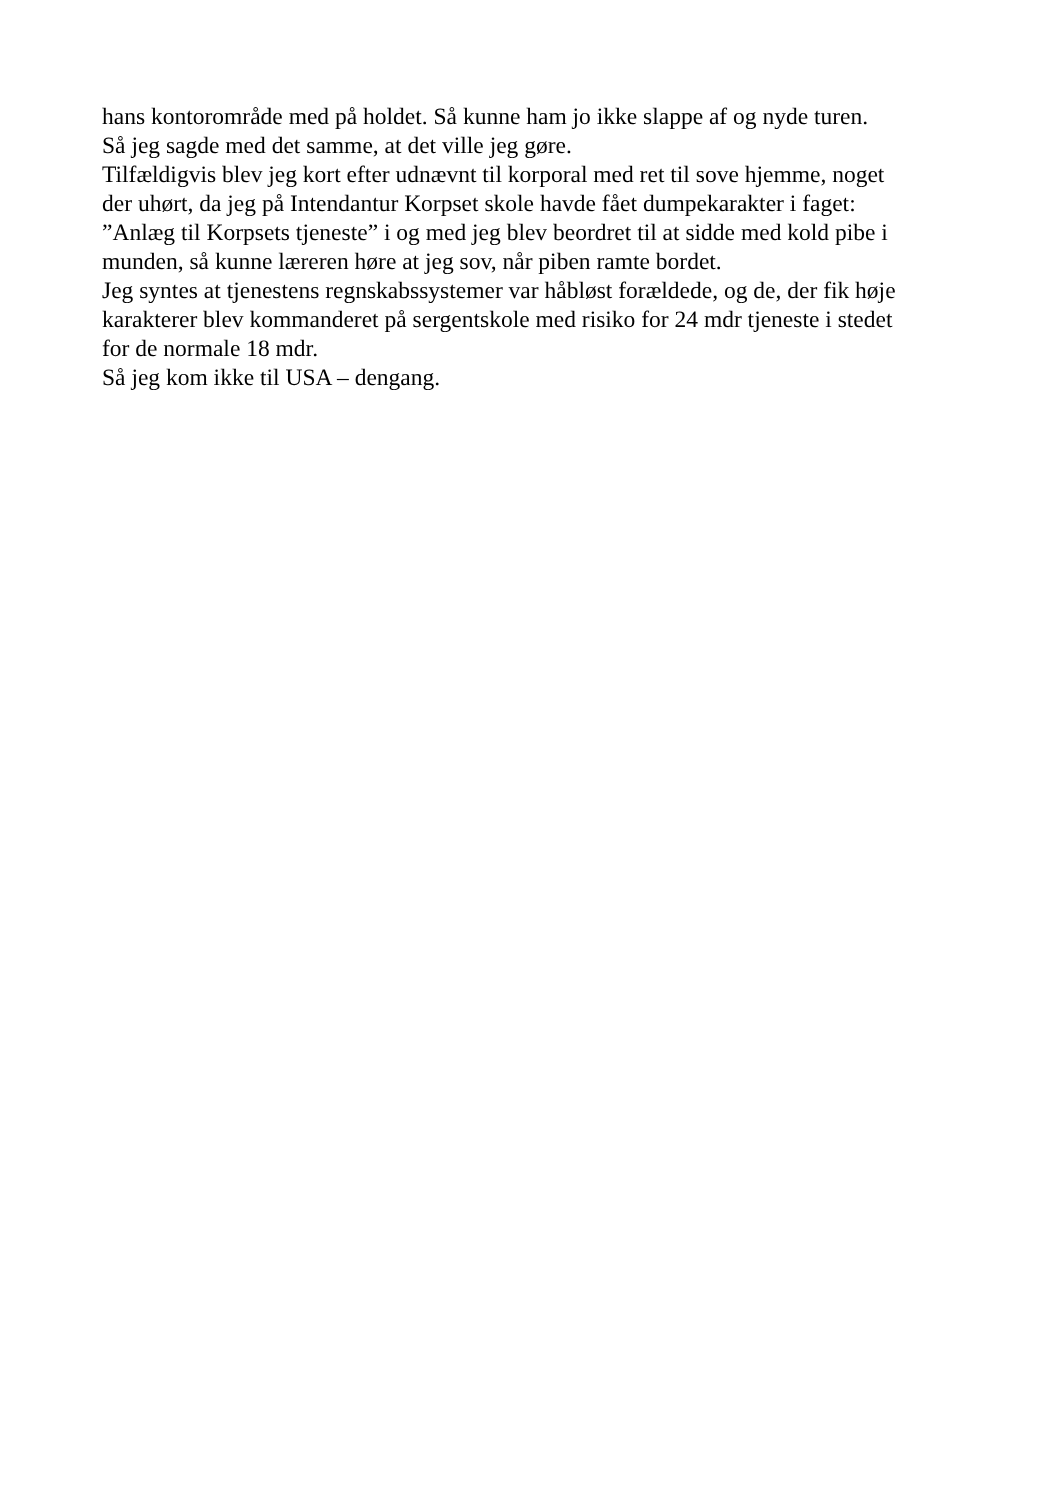hans kontorområde med på holdet. Så kunne ham jo ikke slappe af og nyde turen.
Så jeg sagde med det samme, at det ville jeg gøre.
Tilfældigvis blev jeg kort efter udnævnt til korporal med ret til sove hjemme, noget
der uhørt, da jeg på Intendantur Korpset skole havde fået dumpekarakter i faget:
”Anlæg til Korpsets tjeneste” i og med jeg blev beordret til at sidde med kold pibe i
munden, så kunne læreren høre at jeg sov, når piben ramte bordet.
Jeg syntes at tjenestens regnskabssystemer var håbløst forældede, og de, der fik høje
karakterer blev kommanderet på sergentskole med risiko for 24 mdr tjeneste i stedet
for de normale 18 mdr.
Så jeg kom ikke til USA – dengang.